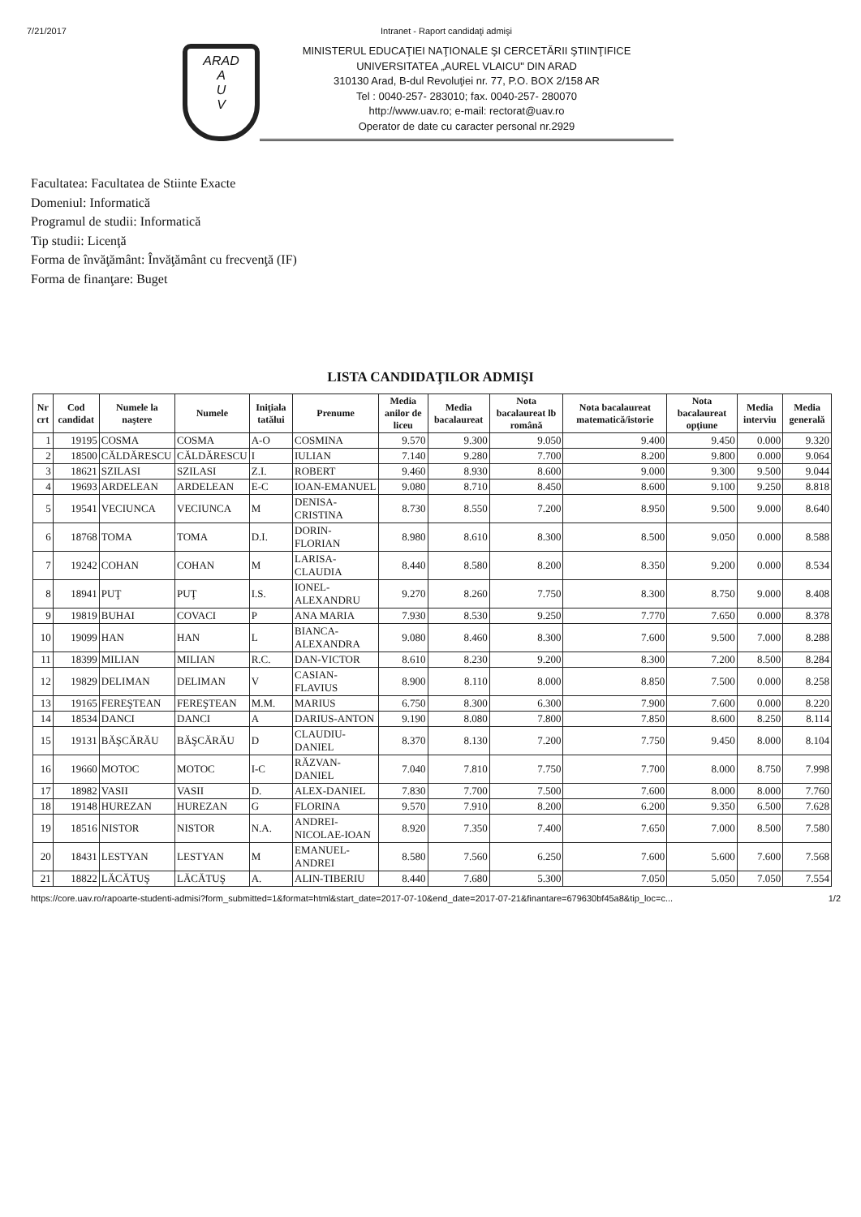7/21/2017 Intranet - Raport candidaţi admişi
ARAD
A
U
V
MINISTERUL EDUCAŢIEI NAŢIONALE ŞI CERCETĂRII ŞTIINŢIFICE
UNIVERSITATEA „AUREL VLAICU" DIN ARAD
310130 Arad, B-dul Revoluţiei nr. 77, P.O. BOX 2/158 AR
Tel : 0040-257- 283010; fax. 0040-257- 280070
http://www.uav.ro; e-mail: rectorat@uav.ro
Operator de date cu caracter personal nr.2929
Facultatea: Facultatea de Stiinte Exacte
Domeniul: Informatică
Programul de studii: Informatică
Tip studii: Licenţă
Forma de învăţământ: Învăţământ cu frecvenţă (IF)
Forma de finanţare: Buget
LISTA CANDIDAŢILOR ADMIŞI
| Nr crt | Cod candidat | Numele la naştere | Numele | Iniţiala tatălui | Prenume | Media anilor de liceu | Media bacalaureat | Nota bacalaureat lb română | Nota bacalaureat matematică/istorie | Nota bacalaureat opţiune | Media interviu | Media generală |
| --- | --- | --- | --- | --- | --- | --- | --- | --- | --- | --- | --- | --- |
| 1 | 19195 | COSMA | COSMA | A-O | COSMINA | 9.570 | 9.300 | 9.050 | 9.400 | 9.450 | 0.000 | 9.320 |
| 2 | 18500 | CĂLDĂRESCU | CĂLDĂRESCU | I | IULIAN | 7.140 | 9.280 | 7.700 | 8.200 | 9.800 | 0.000 | 9.064 |
| 3 | 18621 | SZILASI | SZILASI | Z.I. | ROBERT | 9.460 | 8.930 | 8.600 | 9.000 | 9.300 | 9.500 | 9.044 |
| 4 | 19693 | ARDELEAN | ARDELEAN | E-C | IOAN-EMANUEL | 9.080 | 8.710 | 8.450 | 8.600 | 9.100 | 9.250 | 8.818 |
| 5 | 19541 | VECIUNCA | VECIUNCA | M | DENISA-CRISTINA | 8.730 | 8.550 | 7.200 | 8.950 | 9.500 | 9.000 | 8.640 |
| 6 | 18768 | TOMA | TOMA | D.I. | DORIN-FLORIAN | 8.980 | 8.610 | 8.300 | 8.500 | 9.050 | 0.000 | 8.588 |
| 7 | 19242 | COHAN | COHAN | M | LARISA-CLAUDIA | 8.440 | 8.580 | 8.200 | 8.350 | 9.200 | 0.000 | 8.534 |
| 8 | 18941 | PUŢ | PUŢ | I.S. | IONEL-ALEXANDRU | 9.270 | 8.260 | 7.750 | 8.300 | 8.750 | 9.000 | 8.408 |
| 9 | 19819 | BUHAI | COVACI | P | ANA MARIA | 7.930 | 8.530 | 9.250 | 7.770 | 7.650 | 0.000 | 8.378 |
| 10 | 19099 | HAN | HAN | L | BIANCA-ALEXANDRA | 9.080 | 8.460 | 8.300 | 7.600 | 9.500 | 7.000 | 8.288 |
| 11 | 18399 | MILIAN | MILIAN | R.C. | DAN-VICTOR | 8.610 | 8.230 | 9.200 | 8.300 | 7.200 | 8.500 | 8.284 |
| 12 | 19829 | DELIMAN | DELIMAN | V | CASIAN-FLAVIUS | 8.900 | 8.110 | 8.000 | 8.850 | 7.500 | 0.000 | 8.258 |
| 13 | 19165 | FEREŞTEAN | FEREŞTEAN | M.M. | MARIUS | 6.750 | 8.300 | 6.300 | 7.900 | 7.600 | 0.000 | 8.220 |
| 14 | 18534 | DANCI | DANCI | A | DARIUS-ANTON | 9.190 | 8.080 | 7.800 | 7.850 | 8.600 | 8.250 | 8.114 |
| 15 | 19131 | BĂŞCĂRĂU | BĂŞCĂRĂU | D | CLAUDIU-DANIEL | 8.370 | 8.130 | 7.200 | 7.750 | 9.450 | 8.000 | 8.104 |
| 16 | 19660 | MOTOC | MOTOC | I-C | RĂZVAN-DANIEL | 7.040 | 7.810 | 7.750 | 7.700 | 8.000 | 8.750 | 7.998 |
| 17 | 18982 | VASII | VASII | D. | ALEX-DANIEL | 7.830 | 7.700 | 7.500 | 7.600 | 8.000 | 8.000 | 7.760 |
| 18 | 19148 | HUREZAN | HUREZAN | G | FLORINA | 9.570 | 7.910 | 8.200 | 6.200 | 9.350 | 6.500 | 7.628 |
| 19 | 18516 | NISTOR | NISTOR | N.A. | ANDREI-NICOLAE-IOAN | 8.920 | 7.350 | 7.400 | 7.650 | 7.000 | 8.500 | 7.580 |
| 20 | 18431 | LESTYAN | LESTYAN | M | EMANUEL-ANDREI | 8.580 | 7.560 | 6.250 | 7.600 | 5.600 | 7.600 | 7.568 |
| 21 | 18822 | LĂCĂTUŞ | LĂCĂTUŞ | A. | ALIN-TIBERIU | 8.440 | 7.680 | 5.300 | 7.050 | 5.050 | 7.050 | 7.554 |
https://core.uav.ro/rapoarte-studenti-admisi?form_submitted=1&format=html&start_date=2017-07-10&end_date=2017-07-21&finantare=679630bf45a8&tip_loc=c... 1/2